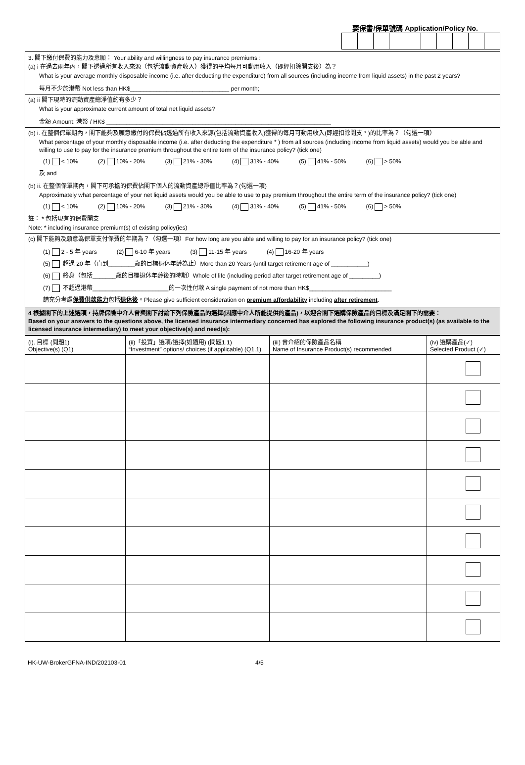要保書/保單號碼 Application/Policy No.
3. 閣下繳付保費的能力及意願： Your ability and willingness to pay insurance premiums :
(a) i 在過去兩年內，閣下透過所有收入來源（包括流動資產收入）獲得的平均每月可動用收入（即經扣除開支後）為？
What is your average monthly disposable income (i.e. after deducting the expenditure) from all sources (including income from liquid assets) in the past 2 years?
每月不少於港幣 Not less than HK$______________________________ per month;
(a) ii 閣下現時的流動資產總淨值約有多少？
What is your approximate current amount of total net liquid assets?
金額 Amount: 港幣 / HK$ ____________________________________________________________________
(b) i. 在整個保單期內，閣下能夠及願意繳付的保費佔透過所有收入來源(包括流動資產收入)獲得的每月可動用收入(即經扣除開支 * )的比率為？（勾選一項）
What percentage of your monthly disposable income (i.e. after deducting the expenditure * ) from all sources (including income from liquid assets) would you be able and willing to use to pay for the insurance premium throughout the entire term of the insurance policy? (tick one)
(1) < 10% (2) 10% - 20% (3) 21% - 30% (4) 31% - 40% (5) 41% - 50% (6) > 50%
及 and
(b) ii. 在整個保單期內，閣下可承擔的保費佔閣下個人的流動資產總淨值比率為？(勾選一項)
Approximately what percentage of your net liquid assets would you be able to use to pay premium throughout the entire term of the insurance policy? (tick one)
(1) < 10% (2) 10% - 20% (3) 21% - 30% (4) 31% - 40% (5) 41% - 50% (6) > 50%
註： * 包括現有的保費開支
Note: * including insurance premium(s) of existing policy(ies)
(c) 閣下能夠及願意為保單支付保費的年期為？（勾選一項）For how long are you able and willing to pay for an insurance policy? (tick one)
(1) 2 - 5 年 years (2) 6-10 年 years (3) 11-15 年 years (4) 16-20 年 years
(5) 超過 20 年（直到________歲的目標退休年齡為止）More than 20 Years (until target retirement age of ___________)
(6) 終身（包括_______歲的目標退休年齡後的時期）Whole of life (including period after target retirement age of _________)
(7) 不超過港幣_______________________的一次性付款 A single payment of not more than HK$_________________________
請充分考慮保費供款能力包括退休後。Please give sufficient consideration on premium affordability including after retirement.
4 根據閣下的上述選項，持牌保險中介人曾與閣下討論下列保險產品的選擇(因應中介人所能提供的產品)，以迎合閣下選購保險產品的目標及滿足閣下的需要：
Based on your answers to the questions above, the licensed insurance intermediary concerned has explored the following insurance product(s) (as available to the licensed insurance intermediary) to meet your objective(s) and need(s):
| (i). 目標 (問題1) Objective(s) (Q1) | (ii)「投資」選項/選擇(如適用) (問題1.1) “Investment” options/ choices (if applicable) (Q1.1) | (iii) 曾介紹的保險產品名稱 Name of Insurance Product(s) recommended | (iv) 選購產品(✓) Selected Product (✓) |
| --- | --- | --- | --- |
HK-UW-BrokerGFNA-IND/202103-01 4/5